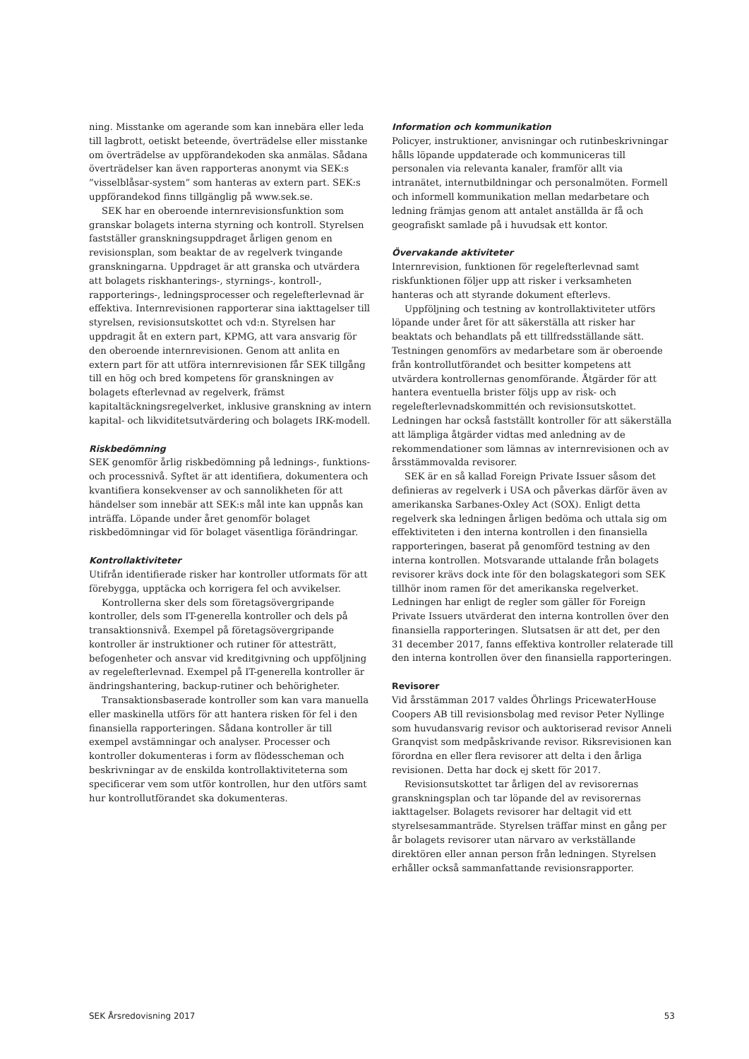ning. Misstanke om agerande som kan innebära eller leda till lagbrott, oetiskt beteende, överträdelse eller misstanke om överträdelse av uppförandekoden ska anmälas. Sådana överträdelser kan även rapporteras anonymt via SEK:s ”visselblåsar-system” som hanteras av extern part. SEK:s uppförandekod finns tillgänglig på www.sek.se.
SEK har en oberoende internrevisionsfunktion som granskar bolagets interna styrning och kontroll. Styrelsen fastställer granskningsuppdraget årligen genom en revisionsplan, som beaktar de av regelverk tvingande granskningarna. Uppdraget är att granska och utvärdera att bolagets riskhanterings-, styrnings-, kontroll-, rapporterings-, ledningsprocesser och regelefterlevnad är effektiva. Internrevisionen rapporterar sina iakttagelser till styrelsen, revisionsutskottet och vd:n. Styrelsen har uppdragit åt en extern part, KPMG, att vara ansvarig för den oberoende internrevisionen. Genom att anlita en extern part för att utföra internrevisionen får SEK tillgång till en hög och bred kompetens för granskningen av bolagets efterlevnad av regelverk, främst kapitaltäckningsregelverket, inklusive granskning av intern kapital- och likviditetsutvärdering och bolagets IRK-modell.
Riskbedömning
SEK genomför årlig riskbedömning på lednings-, funktions- och processnivå. Syftet är att identifiera, dokumentera och kvantifiera konsekvenser av och sannolikheten för att händelser som innebär att SEK:s mål inte kan uppnås kan inträffa. Löpande under året genomför bolaget riskbedömningar vid för bolaget väsentliga förändringar.
Kontrollaktiviteter
Utifrån identifierade risker har kontroller utformats för att förebygga, upptäcka och korrigera fel och avvikelser.
Kontrollerna sker dels som företagsövergripande kontroller, dels som IT-generella kontroller och dels på transaktionsnivå. Exempel på företagsövergripande kontroller är instruktioner och rutiner för attesträtt, befogenheter och ansvar vid kreditgivning och uppföljning av regelefterlevnad. Exempel på IT-generella kontroller är ändringshantering, backup-rutiner och behörigheter.
Transaktionsbaserade kontroller som kan vara manuella eller maskinella utförs för att hantera risken för fel i den finansiella rapporteringen. Sådana kontroller är till exempel avstämningar och analyser. Processer och kontroller dokumenteras i form av flödesscheman och beskrivningar av de enskilda kontrollaktiviteterna som specificerar vem som utför kontrollen, hur den utförs samt hur kontrollutförandet ska dokumenteras.
Information och kommunikation
Policyer, instruktioner, anvisningar och rutinbeskrivningar hålls löpande uppdaterade och kommuniceras till personalen via relevanta kanaler, framför allt via intranätet, internutbildningar och personalmöten. Formell och informell kommunikation mellan medarbetare och ledning främjas genom att antalet anställda är få och geografiskt samlade på i huvudsak ett kontor.
Övervakande aktiviteter
Internrevision, funktionen för regelefterlevnad samt riskfunktionen följer upp att risker i verksamheten hanteras och att styrande dokument efterlevs.
Uppföljning och testning av kontrollaktiviteter utförs löpande under året för att säkerställa att risker har beaktats och behandlats på ett tillfredsställande sätt. Testningen genomförs av medarbetare som är oberoende från kontrollutförandet och besitter kompetens att utvärdera kontrollernas genomförande. Åtgärder för att hantera eventuella brister följs upp av risk- och regelefterlevnadskommittén och revisionsutskottet. Ledningen har också fastställt kontroller för att säkerställa att lämpliga åtgärder vidtas med anledning av de rekommendationer som lämnas av internrevisionen och av årsstämmovalda revisorer.
SEK är en så kallad Foreign Private Issuer såsom det definieras av regelverk i USA och påverkas därför även av amerikanska Sarbanes-Oxley Act (SOX). Enligt detta regelverk ska ledningen årligen bedöma och uttala sig om effektiviteten i den interna kontrollen i den finansiella rapporteringen, baserat på genomförd testning av den interna kontrollen. Motsvarande uttalande från bolagets revisorer krävs dock inte för den bolagskategori som SEK tillhör inom ramen för det amerikanska regelverket. Ledningen har enligt de regler som gäller för Foreign Private Issuers utvärderat den interna kontrollen över den finansiella rapporteringen. Slutsatsen är att det, per den 31 december 2017, fanns effektiva kontroller relaterade till den interna kontrollen över den finansiella rapporteringen.
Revisorer
Vid årsstämman 2017 valdes Öhrlings PricewaterHouse Coopers AB till revisionsbolag med revisor Peter Nyllinge som huvudansvarig revisor och auktoriserad revisor Anneli Granqvist som medpåskrivande revisor. Riksrevisionen kan förordna en eller flera revisorer att delta i den årliga revisionen. Detta har dock ej skett för 2017.
Revisionsutskottet tar årligen del av revisorernas granskningsplan och tar löpande del av revisorernas iakttagelser. Bolagets revisorer har deltagit vid ett styrelsesammanträde. Styrelsen träffar minst en gång per år bolagets revisorer utan närvaro av verkställande direktören eller annan person från ledningen. Styrelsen erhåller också sammanfattande revisionsrapporter.
SEK Årsredovisning 2017 53